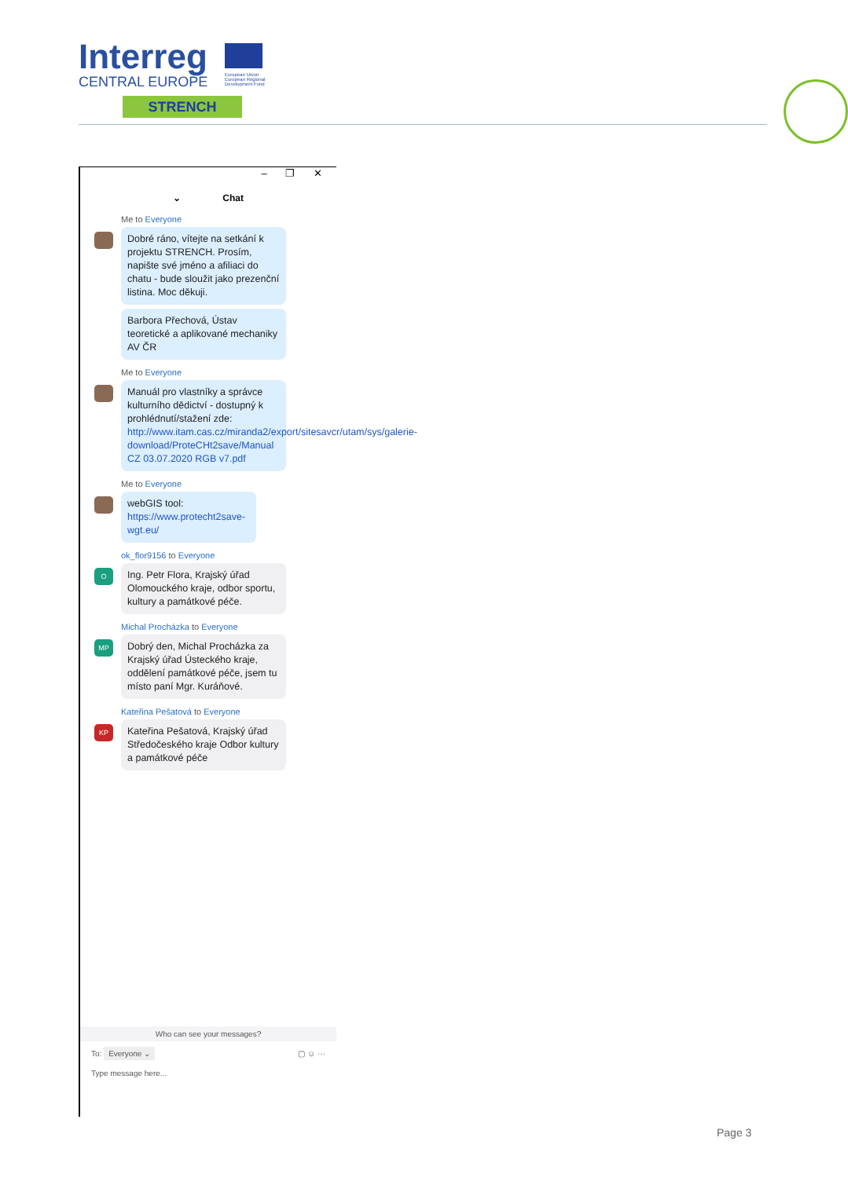Interreg
CENTRAL EUROPE
European Union
European Regional
Development Fund
STRENCH
– ❐ ✕
⌄ Chat
Me to Everyone
Dobré ráno, vítejte na setkání k projektu STRENCH. Prosím, napište své jméno a afiliaci do chatu - bude sloužit jako prezenční listina. Moc děkuji.
Barbora Přechová, Ústav teoretické a aplikované mechaniky AV ČR
Me to Everyone
Manuál pro vlastníky a správce kulturního dědictví - dostupný k prohlédnutí/stažení zde: http://www.itam.cas.cz/miranda2/export/sitesavcr/utam/sys/galerie-download/ProteCHt2save/Manual CZ 03.07.2020 RGB v7.pdf
Me to Everyone
webGIS tool: https://www.protecht2save-wgt.eu/
O
ok_flor9156 to Everyone
Ing. Petr Flora, Krajský úřad Olomouckého kraje, odbor sportu, kultury a památkové péče.
MP
Michal Procházka to Everyone
Dobrý den, Michal Procházka za Krajský úřad Ústeckého kraje, oddělení památkové péče, jsem tu místo paní Mgr. Kuráňové.
KP
Kateřina Pešatová to Everyone
Kateřina Pešatová, Krajský úřad Středočeského kraje Odbor kultury a památkové péče
Who can see your messages?
To: Everyone ⌄ ▢ ☺ ···
Type message here...
Page 3